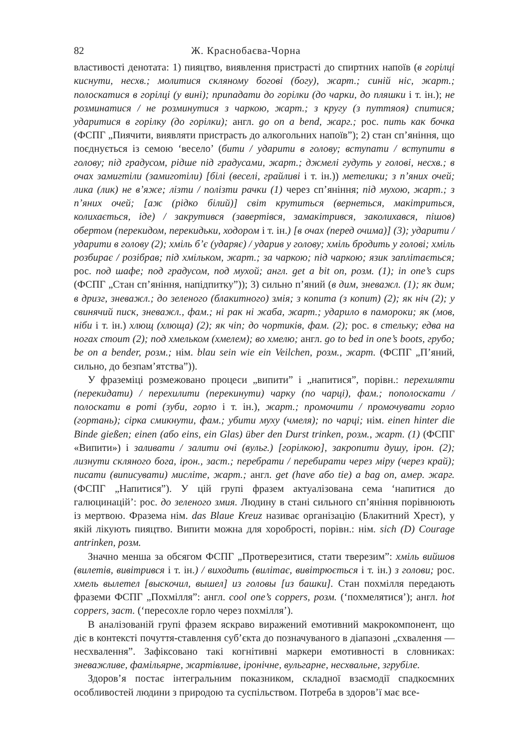82 Ж. Краснобаєва-Чорна
властивості денотата: 1) пияцтво, виявлення пристрасті до спиртних напоїв (в горілці киснути, несхв.; молитися скляному богові (богу), жарт.; синій ніс, жарт.; полоскатися в горілці (у вині); припадати до горілки (до чарки, до пляшки і т. ін.); не розминатися / не розминутися з чаркою, жарт.; з кругу (з путтяоя) спитися; ударитися в горілку (до горілки); англ. go on a bend, жарг.; рос. пить как бочка (ФСПГ „Пиячити, виявляти пристрасть до алкогольних напоїв”); 2) стан сп’яніння, що поєднується із семою ‘весело’ (бити / ударити в голову; вступати / вступити в голову; під градусом, рідше під градусами, жарт.; джмелі гудуть у голові, несхв.; в очах замигтіли (замиготіли) [білі (веселі, грайливі і т. ін.)) метелики; з п’яних очей; лика (лик) не в’яже; лізти / полізти рачки (1) через сп’яніння; під мухою, жарт.; з п’яних очей; [аж (рідко білий)] світ крутиться (вернеться, макітриться, колихається, іде) / закрутився (завертівся, замакітрився, заколихався, пішов) обертом (перекидом, перекидьки, ходором і т. ін.) [в очах (перед очима)] (3); ударити / ударити в голову (2); хміль б’є (ударяє) / ударив у голову; хміль бродить у голові; хміль розбирає / розібрав; під хмільком, жарт.; за чаркою; під чаркою; язик заплітається; рос. под шафе; под градусом, под мухой; англ. get a bit on, розм. (1); in one’s cups (ФСПГ „Стан сп’яніння, напідпитку”)); 3) сильно п’яний (в дим, зневажл. (1); як дим; в дризг, зневажл.; до зеленого (блакитного) змія; з копита (з копит) (2); як ніч (2); у свинячий писк, зневажл., фам.; ні рак ні жаба, жарт.; ударило в памороки; як (мов, ніби і т. ін.) хлющ (хлюща) (2); як чіп; до чортиків, фам. (2); рос. в стельку; едва на ногах стоит (2); под хмельком (хмелем); во хмелю; англ. go to bed in one’s boots, грубо; be on a bender, розм.; нім. blau sein wie ein Veilchen, розм., жарт. (ФСПГ „П’яний, сильно, до безпам’ятства”)).
У фраземіці розмежовано процеси „випити” і „напитися”, порівн.: перехиляти (перекидати) / перехилити (перекинути) чарку (по чарці), фам.; пополоскати / полоскати в роті (зуби, горло і т. ін.), жарт.; промочити / промочувати горло (гортань); сірка смикнути, фам.; убити муху (чмеля); по чарці; нім. einen hinter die Binde gießen; einen (або eins, ein Glas) über den Durst trinken, розм., жарт. (1) (ФСПГ «Випити») і заливати / залити очі (вульг.) [горілкою], закропити душу, ірон. (2); лизнути скляного бога, ірон., заст.; перебрати / перебирати через міру (через край); писати (виписувати) мисліте, жарт.; англ. get (have або tie) a bag on, амер. жарг. (ФСПГ „Напитися”). У цій групі фразем актуалізована сема ‘напитися до галюцинацій’: рос. до зеленого змия. Людину в стані сильного сп’яніння порівнюють із мертвою. Фразема нім. das Blaue Kreuz називає організацію (Блакитний Хрест), у якій лікують пияцтво. Випити можна для хоробрості, порівн.: нім. sich (D) Courage antrinken, розм.
Значно менша за обсягом ФСПГ „Протверезитися, стати тверезим”: хміль вийшов (вилетів, вивітрився і т. ін.) / виходить (вилітає, вивітрюється і т. ін.) з голови; рос. хмель вылетел [выскочил, вышел] из головы [из башки]. Стан похмілля передають фраземи ФСПГ „Похмілля”: англ. cool one’s coppers, розм. (‘похмелятися’); англ. hot coppers, заст. (‘пересохле горло через похмілля’).
В аналізованій групі фразем яскраво виражений емотивний макрокомпонент, що діє в контексті почуття-ставлення суб’єкта до позначуваного в діапазоні „схвалення — несхвалення”. Зафіксовано такі когнітивні маркери емотивності в словниках: зневажливе, фамільярне, жартівливе, іронічне, вульгарне, несхвальне, згрубіле.
Здоров’я постає інтегральним показником, складної взаємодії спадкоємних особливостей людини з природою та суспільством. Потреба в здоров’ї має все-